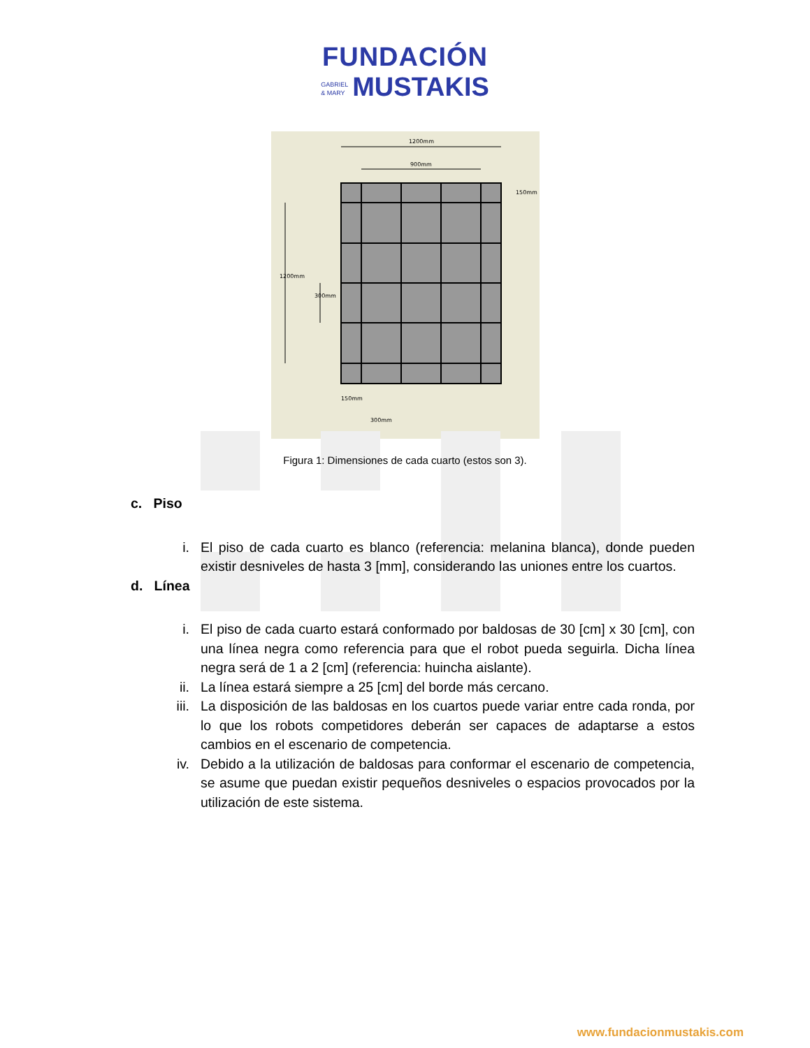FUNDACIÓN
GABRIEL
& MARY MUSTAKIS
1200mm
900mm
150mm
300mm
150mm
1200mm
300mm
Figura 1: Dimensiones de cada cuarto (estos son 3).
c. Piso
i. El piso de cada cuarto es blanco (referencia: melanina blanca), donde pueden existir desniveles de hasta 3 [mm], considerando las uniones entre los cuartos.
d. Línea
i. El piso de cada cuarto estará conformado por baldosas de 30 [cm] x 30 [cm], con una línea negra como referencia para que el robot pueda seguirla. Dicha línea negra será de 1 a 2 [cm] (referencia: huincha aislante).
ii. La línea estará siempre a 25 [cm] del borde más cercano.
iii. La disposición de las baldosas en los cuartos puede variar entre cada ronda, por lo que los robots competidores deberán ser capaces de adaptarse a estos cambios en el escenario de competencia.
iv. Debido a la utilización de baldosas para conformar el escenario de competencia, se asume que puedan existir pequeños desniveles o espacios provocados por la utilización de este sistema.
www.fundacionmustakis.com